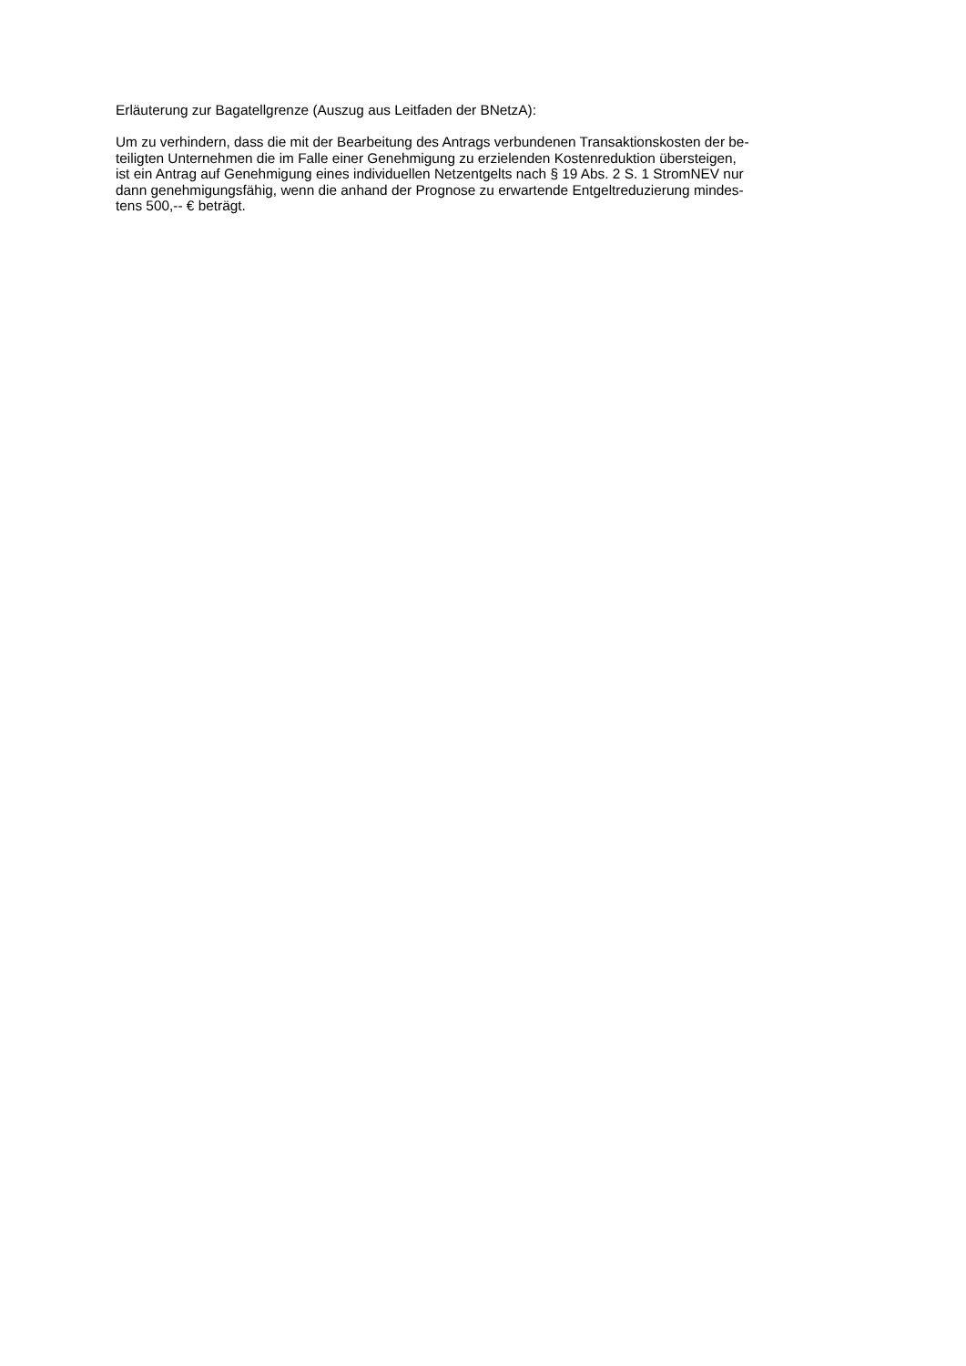Erläuterung zur Bagatellgrenze (Auszug aus Leitfaden der BNetzA):
Um zu verhindern, dass die mit der Bearbeitung des Antrags verbundenen Transaktionskosten der be-
teiligten Unternehmen die im Falle einer Genehmigung zu erzielenden Kostenreduktion übersteigen,
ist ein Antrag auf Genehmigung eines individuellen Netzentgelts nach § 19 Abs. 2 S. 1 StromNEV nur
dann genehmigungsfähig, wenn die anhand der Prognose zu erwartende Entgeltreduzierung mindes-
tens 500,-- € beträgt.